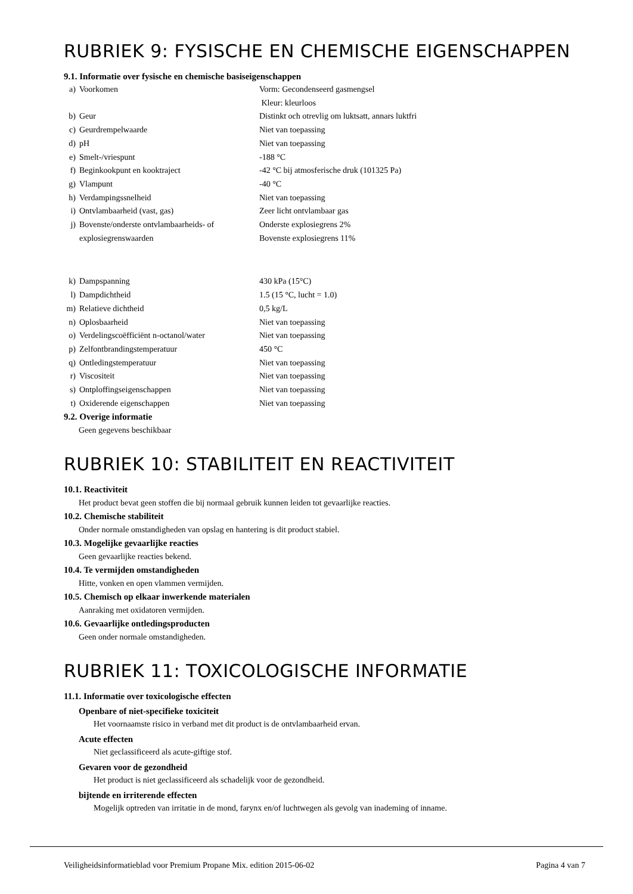RUBRIEK 9: FYSISCHE EN CHEMISCHE EIGENSCHAPPEN
9.1. Informatie over fysische en chemische basiseigenschappen
| a) | Voorkomen | Vorm: Gecondenseerd gasmengsel Kleur: kleurloos |
| b) | Geur | Distinkt och otrevlig om luktsatt, annars luktfri |
| c) | Geurdrempelwaarde | Niet van toepassing |
| d) | pH | Niet van toepassing |
| e) | Smelt-/vriespunt | -188 °C |
| f) | Beginkookpunt en kooktraject | -42 °C bij atmosferische druk (101325 Pa) |
| g) | Vlampunt | -40 °C |
| h) | Verdampingssnelheid | Niet van toepassing |
| i) | Ontvlambaarheid (vast, gas) | Zeer licht ontvlambaar gas |
| j) | Bovenste/onderste ontvlambaarheids- of explosiegrenswaarden | Onderste explosiegrens 2% Bovenste explosiegrens 11% |
| k) | Dampspanning | 430 kPa (15°C) |
| l) | Dampdichtheid | 1.5 (15 °C, lucht = 1.0) |
| m) | Relatieve dichtheid | 0,5 kg/L |
| n) | Oplosbaarheid | Niet van toepassing |
| o) | Verdelingscoëfficiënt n-octanol/water | Niet van toepassing |
| p) | Zelfontbrandingstemperatuur | 450 °C |
| q) | Ontledingstemperatuur | Niet van toepassing |
| r) | Viscositeit | Niet van toepassing |
| s) | Ontploffingseigenschappen | Niet van toepassing |
| t) | Oxiderende eigenschappen | Niet van toepassing |
9.2. Overige informatie
Geen gegevens beschikbaar
RUBRIEK 10: STABILITEIT EN REACTIVITEIT
10.1. Reactiviteit
Het product bevat geen stoffen die bij normaal gebruik kunnen leiden tot gevaarlijke reacties.
10.2. Chemische stabiliteit
Onder normale omstandigheden van opslag en hantering is dit product stabiel.
10.3. Mogelijke gevaarlijke reacties
Geen gevaarlijke reacties bekend.
10.4. Te vermijden omstandigheden
Hitte, vonken en open vlammen vermijden.
10.5. Chemisch op elkaar inwerkende materialen
Aanraking met oxidatoren vermijden.
10.6. Gevaarlijke ontledingsproducten
Geen onder normale omstandigheden.
RUBRIEK 11: TOXICOLOGISCHE INFORMATIE
11.1. Informatie over toxicologische effecten
Openbare of niet-specifieke toxiciteit
Het voornaamste risico in verband met dit product is de ontvlambaarheid ervan.
Acute effecten
Niet geclassificeerd als acute-giftige stof.
Gevaren voor de gezondheid
Het product is niet geclassificeerd als schadelijk voor de gezondheid.
bijtende en irriterende effecten
Mogelijk optreden van irritatie in de mond, farynx en/of luchtwegen als gevolg van inademing of inname.
Veiligheidsinformatieblad voor Premium Propane Mix. edition 2015-06-02 Pagina 4 van 7